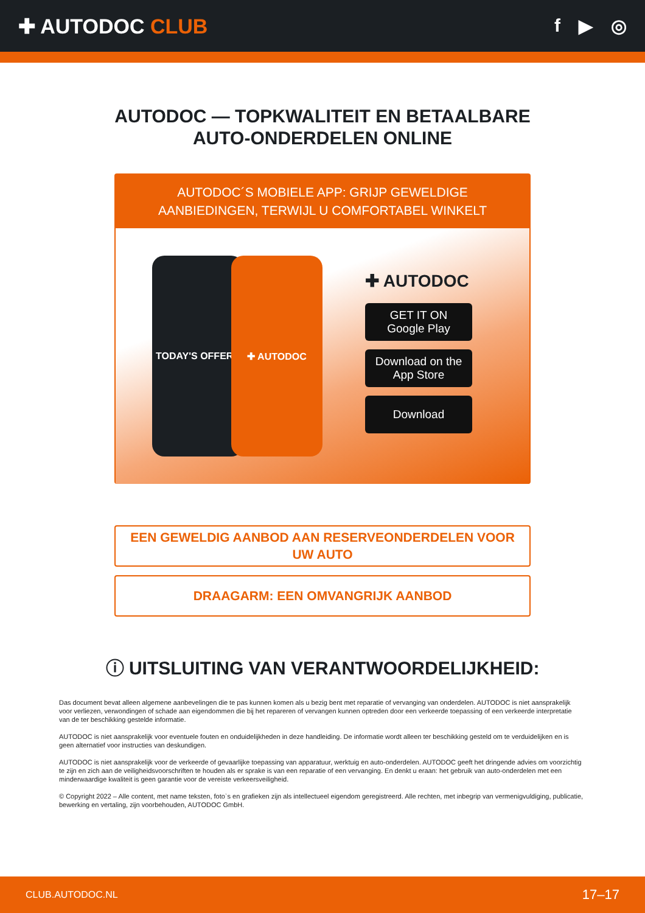✚ AUTODOC CLUB f ▶ ◎
AUTODOC — TOPKWALITEIT EN BETAALBARE AUTO-ONDERDELEN ONLINE
AUTODOC´S MOBIELE APP: GRIJP GEWELDIGE AANBIEDINGEN, TERWIJL U COMFORTABEL WINKELT
TODAY'S OFFERS ✚ AUTODOC
✚ AUTODOC
GET IT ON
Google Play
Download on the
App Store
Download
EEN GEWELDIG AANBOD AAN RESERVEONDERDELEN VOOR UW AUTO
DRAAGARM: EEN OMVANGRIJK AANBOD
ⓘ UITSLUITING VAN VERANTWOORDELIJKHEID:
Das document bevat alleen algemene aanbevelingen die te pas kunnen komen als u bezig bent met reparatie of vervanging van onderdelen. AUTODOC is niet aansprakelijk voor verliezen, verwondingen of schade aan eigendommen die bij het repareren of vervangen kunnen optreden door een verkeerde toepassing of een verkeerde interpretatie van de ter beschikking gestelde informatie.
AUTODOC is niet aansprakelijk voor eventuele fouten en onduidelijkheden in deze handleiding. De informatie wordt alleen ter beschikking gesteld om te verduidelijken en is geen alternatief voor instructies van deskundigen.
AUTODOC is niet aansprakelijk voor de verkeerde of gevaarlijke toepassing van apparatuur, werktuig en auto-onderdelen. AUTODOC geeft het dringende advies om voorzichtig te zijn en zich aan de veiligheidsvoorschriften te houden als er sprake is van een reparatie of een vervanging. En denkt u eraan: het gebruik van auto-onderdelen met een minderwaardige kwaliteit is geen garantie voor de vereiste verkeersveiligheid.
© Copyright 2022 – Alle content, met name teksten, foto`s en grafieken zijn als intellectueel eigendom geregistreerd. Alle rechten, met inbegrip van vermenigvuldiging, publicatie, bewerking en vertaling, zijn voorbehouden, AUTODOC GmbH.
CLUB.AUTODOC.NL 17–17